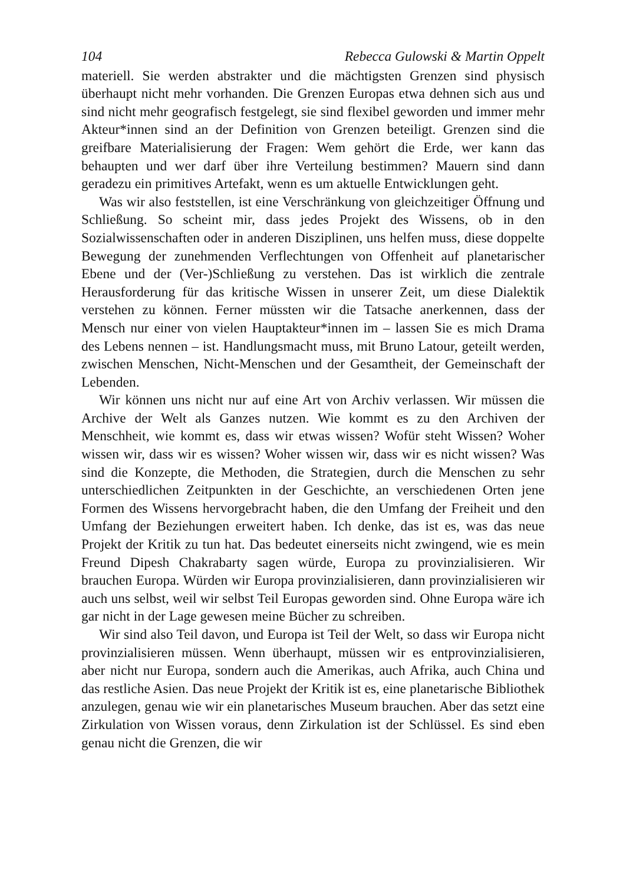104 Rebecca Gulowski & Martin Oppelt
materiell. Sie werden abstrakter und die mächtigsten Grenzen sind physisch überhaupt nicht mehr vorhanden. Die Grenzen Europas etwa dehnen sich aus und sind nicht mehr geografisch festgelegt, sie sind flexibel geworden und immer mehr Akteur*innen sind an der Definition von Grenzen beteiligt. Grenzen sind die greifbare Materialisierung der Fragen: Wem gehört die Erde, wer kann das behaupten und wer darf über ihre Verteilung bestimmen? Mauern sind dann geradezu ein primitives Artefakt, wenn es um aktuelle Entwicklungen geht.
Was wir also feststellen, ist eine Verschränkung von gleichzeitiger Öff­nung und Schließung. So scheint mir, dass jedes Projekt des Wissens, ob in den Sozialwissenschaften oder in anderen Disziplinen, uns helfen muss, diese doppelte Bewegung der zunehmenden Verflechtungen von Offenheit auf planetarischer Ebene und der (Ver-)Schließung zu verstehen. Das ist wirk­lich die zentrale Herausforderung für das kritische Wissen in unserer Zeit, um diese Dialektik verstehen zu können. Ferner müssten wir die Tatsache anerkennen, dass der Mensch nur einer von vielen Hauptakteur*innen im – lassen Sie es mich Drama des Lebens nennen – ist. Handlungsmacht muss, mit Bruno Latour, geteilt werden, zwischen Menschen, Nicht-Menschen und der Gesamtheit, der Gemeinschaft der Lebenden.
Wir können uns nicht nur auf eine Art von Archiv verlassen. Wir müssen die Archive der Welt als Ganzes nutzen. Wie kommt es zu den Archiven der Menschheit, wie kommt es, dass wir etwas wissen? Wofür steht Wissen? Woher wissen wir, dass wir es wissen? Woher wissen wir, dass wir es nicht wissen? Was sind die Konzepte, die Methoden, die Strategien, durch die Menschen zu sehr unterschiedlichen Zeitpunkten in der Geschichte, an ver­schiedenen Orten jene Formen des Wissens hervorgebracht haben, die den Umfang der Freiheit und den Umfang der Beziehungen erweitert haben. Ich denke, das ist es, was das neue Projekt der Kritik zu tun hat. Das bedeutet einerseits nicht zwingend, wie es mein Freund Dipesh Chakrabarty sagen würde, Europa zu provinzialisieren. Wir brauchen Europa. Würden wir Europa provinzialisieren, dann provinzialisieren wir auch uns selbst, weil wir selbst Teil Europas geworden sind. Ohne Europa wäre ich gar nicht in der Lage gewesen meine Bücher zu schreiben.
Wir sind also Teil davon, und Europa ist Teil der Welt, so dass wir Europa nicht provinzialisieren müssen. Wenn überhaupt, müssen wir es ent­provinzialisieren, aber nicht nur Europa, sondern auch die Amerikas, auch Afrika, auch China und das restliche Asien. Das neue Projekt der Kritik ist es, eine planetarische Bibliothek anzulegen, genau wie wir ein planetarisches Museum brauchen. Aber das setzt eine Zirkulation von Wissen voraus, denn Zirkulation ist der Schlüssel. Es sind eben genau nicht die Grenzen, die wir